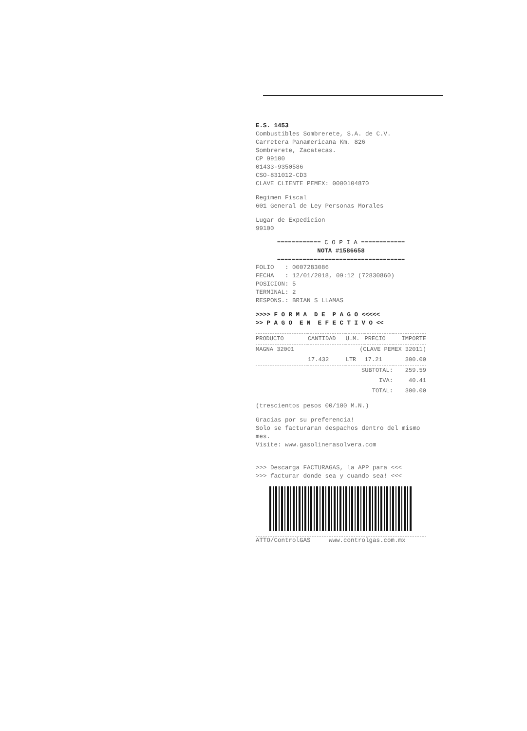E.S. 1453
Combustibles Sombrerete, S.A. de C.V.
Carretera Panamericana Km. 826
Sombrerete, Zacatecas.
CP 99100
01433-9350586
CSO-831012-CD3
CLAVE CLIENTE PEMEX: 0000104870
Regimen Fiscal
601 General de Ley Personas Morales
Lugar de Expedicion
99100
============ C O P I A ============
NOTA #1586658
===================================
FOLIO : 0007283086
FECHA : 12/01/2018, 09:12 (72830860)
POSICION: 5
TERMINAL: 2
RESPONS.: BRIAN S LLAMAS
>>>> F O R M A D E P A G O <<<<<
>> P A G O E N E F E C T I V O <<
| PRODUCTO | CANTIDAD | U.M. | PRECIO | IMPORTE |
| --- | --- | --- | --- | --- |
| MAGNA 32001 | (CLAVE PEMEX 32011) | | | |
| | 17.432 | LTR | 17.21 | 300.00 |
| SUBTOTAL: | | | | 259.59 |
| IVA: | | | | 40.41 |
| TOTAL: | | | | 300.00 |
(trescientos pesos 00/100 M.N.)
Gracias por su preferencia!
Solo se facturaran despachos dentro del mismo mes.
Visite: www.gasolinerasolvera.com
>>> Descarga FACTURAGAS, la APP para <<<
>>> facturar donde sea y cuando sea! <<<
ATTO/ControlGAS www.controlgas.com.mx